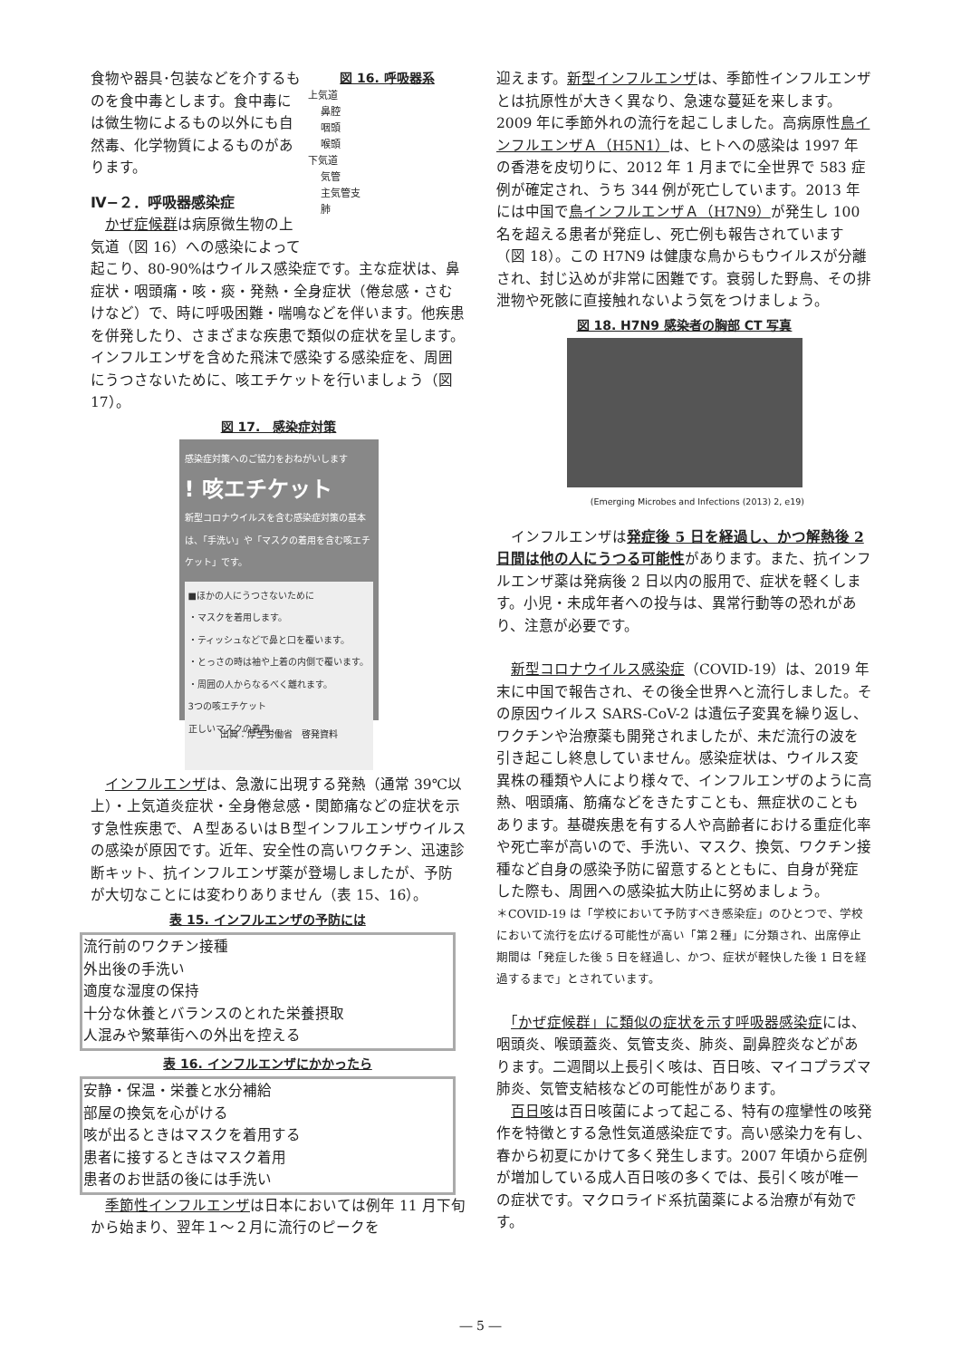図 16. 呼吸器系
上気道
鼻腔
咽頭
喉頭
下気道
気管
主気管支
肺
食物や器具･包装などを介するものを食中毒とします。食中毒には微生物によるもの以外にも自然毒、化学物質によるものがあります。
Ⅳ−２．呼吸器感染症
　かぜ症候群は病原微生物の上気道（図 16）への感染によって起こり、80-90%はウイルス感染症です。主な症状は、鼻症状・咽頭痛・咳・痰・発熱・全身症状（倦怠感・さむけなど）で、時に呼吸困難・喘鳴などを伴います。他疾患を併発したり、さまざまな疾患で類似の症状を呈します。インフルエンザを含めた飛沫で感染する感染症を、周囲にうつさないために、咳エチケットを行いましょう（図 17）。
図 17.　感染症対策
感染症対策へのご協力をおねがいします
! 咳エチケット
新型コロナウイルスを含む感染症対策の基本は、「手洗い」や「マスクの着用を含む咳エチケット」です。
■ほかの人にうつさないために
・マスクを着用します。
・ティッシュなどで鼻と口を覆います。
・とっさの時は袖や上着の内側で覆います。
・周囲の人からなるべく離れます。
3つの咳エチケット
正しいマスクの着用
出典：厚生労働省　啓発資料
　インフルエンザは、急激に出現する発熱（通常 39℃以上）・上気道炎症状・全身倦怠感・関節痛などの症状を示す急性疾患で、Ａ型あるいはＢ型インフルエンザウイルスの感染が原因です。近年、安全性の高いワクチン、迅速診断キット、抗インフルエンザ薬が登場しましたが、予防が大切なことには変わりありません（表 15、16）。
表 15. インフルエンザの予防には
| 流行前のワクチン接種 外出後の手洗い 適度な湿度の保持 十分な休養とバランスのとれた栄養摂取 人混みや繁華街への外出を控える |
表 16. インフルエンザにかかったら
| 安静・保温・栄養と水分補給 部屋の換気を心がける 咳が出るときはマスクを着用する 患者に接するときはマスク着用 患者のお世話の後には手洗い |
　季節性インフルエンザは日本においては例年 11 月下旬から始まり、翌年１～２月に流行のピークを
迎えます。新型インフルエンザは、季節性インフルエンザとは抗原性が大きく異なり、急速な蔓延を来します。2009 年に季節外れの流行を起こしました。高病原性鳥インフルエンザＡ（H5N1）は、ヒトへの感染は 1997 年の香港を皮切りに、2012 年 1 月までに全世界で 583 症例が確定され、うち 344 例が死亡しています。2013 年には中国で鳥インフルエンザＡ（H7N9）が発生し 100 名を超える患者が発症し、死亡例も報告されています（図 18）。この H7N9 は健康な鳥からもウイルスが分離され、封じ込めが非常に困難です。衰弱した野鳥、その排泄物や死骸に直接触れないよう気をつけましょう。
図 18. H7N9 感染者の胸部 CT 写真
(Emerging Microbes and Infections (2013) 2, e19)
　インフルエンザは発症後 5 日を経過し、かつ解熱後 2 日間は他の人にうつる可能性があります。また、抗インフルエンザ薬は発病後 2 日以内の服用で、症状を軽くします。小児・未成年者への投与は、異常行動等の恐れがあり、注意が必要です。
　新型コロナウイルス感染症（COVID-19）は、2019 年末に中国で報告され、その後全世界へと流行しました。その原因ウイルス SARS-CoV-2 は遺伝子変異を繰り返し、ワクチンや治療薬も開発されましたが、未だ流行の波を引き起こし終息していません。感染症状は、ウイルス変異株の種類や人により様々で、インフルエンザのように高熱、咽頭痛、筋痛などをきたすことも、無症状のこともあります。基礎疾患を有する人や高齢者における重症化率や死亡率が高いので、手洗い、マスク、換気、ワクチン接種など自身の感染予防に留意するとともに、自身が発症した際も、周囲への感染拡大防止に努めましょう。
＊COVID-19 は「学校において予防すべき感染症」のひとつで、学校において流行を広げる可能性が高い「第２種」に分類され、出席停止期間は「発症した後 5 日を経過し、かつ、症状が軽快した後 1 日を経過するまで」とされています。
　「かぜ症候群」に類似の症状を示す呼吸器感染症には、咽頭炎、喉頭蓋炎、気管支炎、肺炎、副鼻腔炎などがあります。二週間以上長引く咳は、百日咳、マイコプラズマ肺炎、気管支結核などの可能性があります。
　百日咳は百日咳菌によって起こる、特有の痙攣性の咳発作を特徴とする急性気道感染症です。高い感染力を有し、春から初夏にかけて多く発生します。2007 年頃から症例が増加している成人百日咳の多くでは、長引く咳が唯一の症状です。マクロライド系抗菌薬による治療が有効です。
― 5 ―